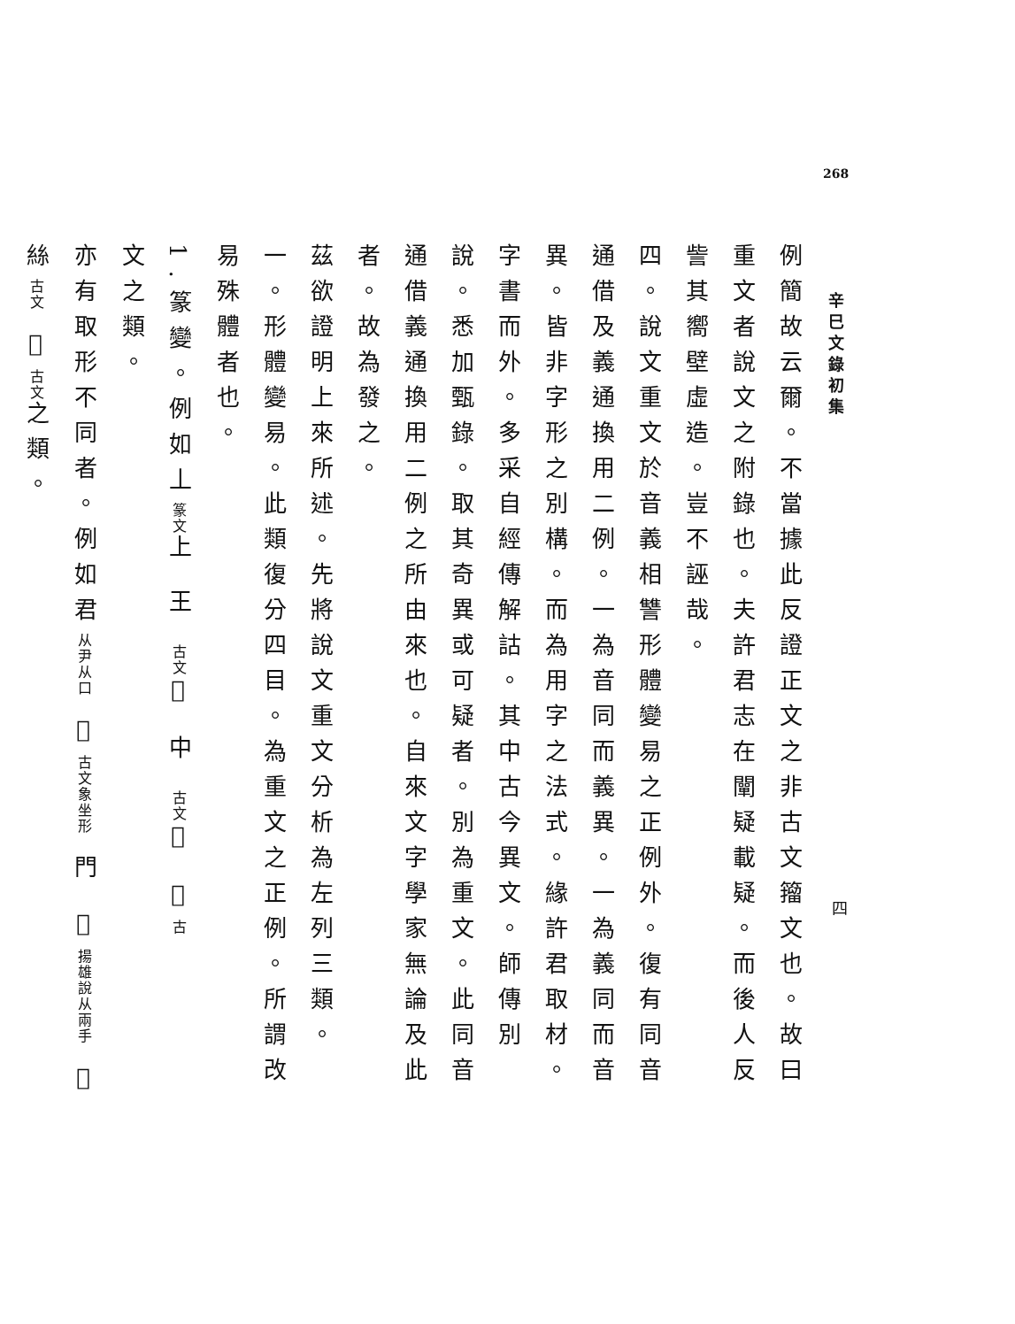268
辛巳文錄初集
四
例簡故云爾。不當據此反證正文之非古文籀文也。故曰重文者說文之附錄也。夫許君志在闡疑載疑。而後人反訾其嚮壁虛造。豈不誣哉。
四。說文重文於音義相讐形體變易之正例外。復有同音通借及義通換用二例。一為音同而義異。一為義同而音異。皆非字形之別構。而為用字之法式。緣許君取材。字書而外。多采自經傳解詁。其中古今異文。師傳別說。悉加甄錄。取其奇異或可疑者。別為重文。此同音通借義通換用二例之所由來也。自來文字學家無論及此者。故為發之。
茲欲證明上來所述。先將說文重文分析為左列三類。
一。形體變易。此類復分四目。為重文之正例。所謂改易殊體者也。
1.篆變。例如丄篆文上 王 古文𠙻 中 古文𠁧 𢧢古
文之類。
亦有取形不同者。例如君从尹从口 𡆥古文象坐形 門 𢱭揚雄說从兩手 𨳇
絲古文 𢆶古文之類。